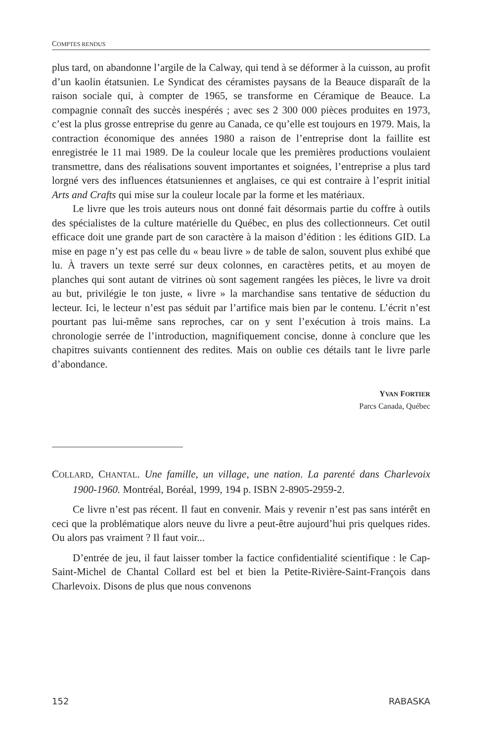COMPTES RENDUS
plus tard, on abandonne l’argile de la Calway, qui tend à se déformer à la cuisson, au profit d’un kaolin étatsunien. Le Syndicat des céramistes paysans de la Beauce disparaît de la raison sociale qui, à compter de 1965, se transforme en Céramique de Beauce. La compagnie connaît des succès inespérés ; avec ses 2 300 000 pièces produites en 1973, c’est la plus grosse entreprise du genre au Canada, ce qu’elle est toujours en 1979. Mais, la contraction économique des années 1980 a raison de l’entreprise dont la faillite est enregistrée le 11 mai 1989. De la couleur locale que les premières productions voulaient transmettre, dans des réalisations souvent importantes et soignées, l’entreprise a plus tard lorgné vers des influences étatsuniennes et anglaises, ce qui est contraire à l’esprit initial Arts and Crafts qui mise sur la couleur locale par la forme et les matériaux.
Le livre que les trois auteurs nous ont donné fait désormais partie du coffre à outils des spécialistes de la culture matérielle du Québec, en plus des collectionneurs. Cet outil efficace doit une grande part de son caractère à la maison d’édition : les éditions GID. La mise en page n’y est pas celle du « beau livre » de table de salon, souvent plus exhibé que lu. À travers un texte serré sur deux colonnes, en caractères petits, et au moyen de planches qui sont autant de vitrines où sont sagement rangées les pièces, le livre va droit au but, privilégie le ton juste, « livre » la marchandise sans tentative de séduction du lecteur. Ici, le lecteur n’est pas séduit par l’artifice mais bien par le contenu. L’écrit n’est pourtant pas lui-même sans reproches, car on y sent l’exécution à trois mains. La chronologie serrée de l’introduction, magnifiquement concise, donne à conclure que les chapitres suivants contiennent des redites. Mais on oublie ces détails tant le livre parle d’abondance.
YVAN FORTIER
Parcs Canada, Québec
COLLARD, CHANTAL. Une famille, un village, une nation. La parenté dans Charlevoix 1900-1960. Montréal, Boréal, 1999, 194 p. ISBN 2-8905-2959-2.
Ce livre n’est pas récent. Il faut en convenir. Mais y revenir n’est pas sans intérêt en ceci que la problématique alors neuve du livre a peut-être aujourd’hui pris quelques rides. Ou alors pas vraiment ? Il faut voir...
D’entrée de jeu, il faut laisser tomber la factice confidentialité scientifique : le Cap-Saint-Michel de Chantal Collard est bel et bien la Petite-Rivière-Saint-François dans Charlevoix. Disons de plus que nous convenons
152 RABASKA